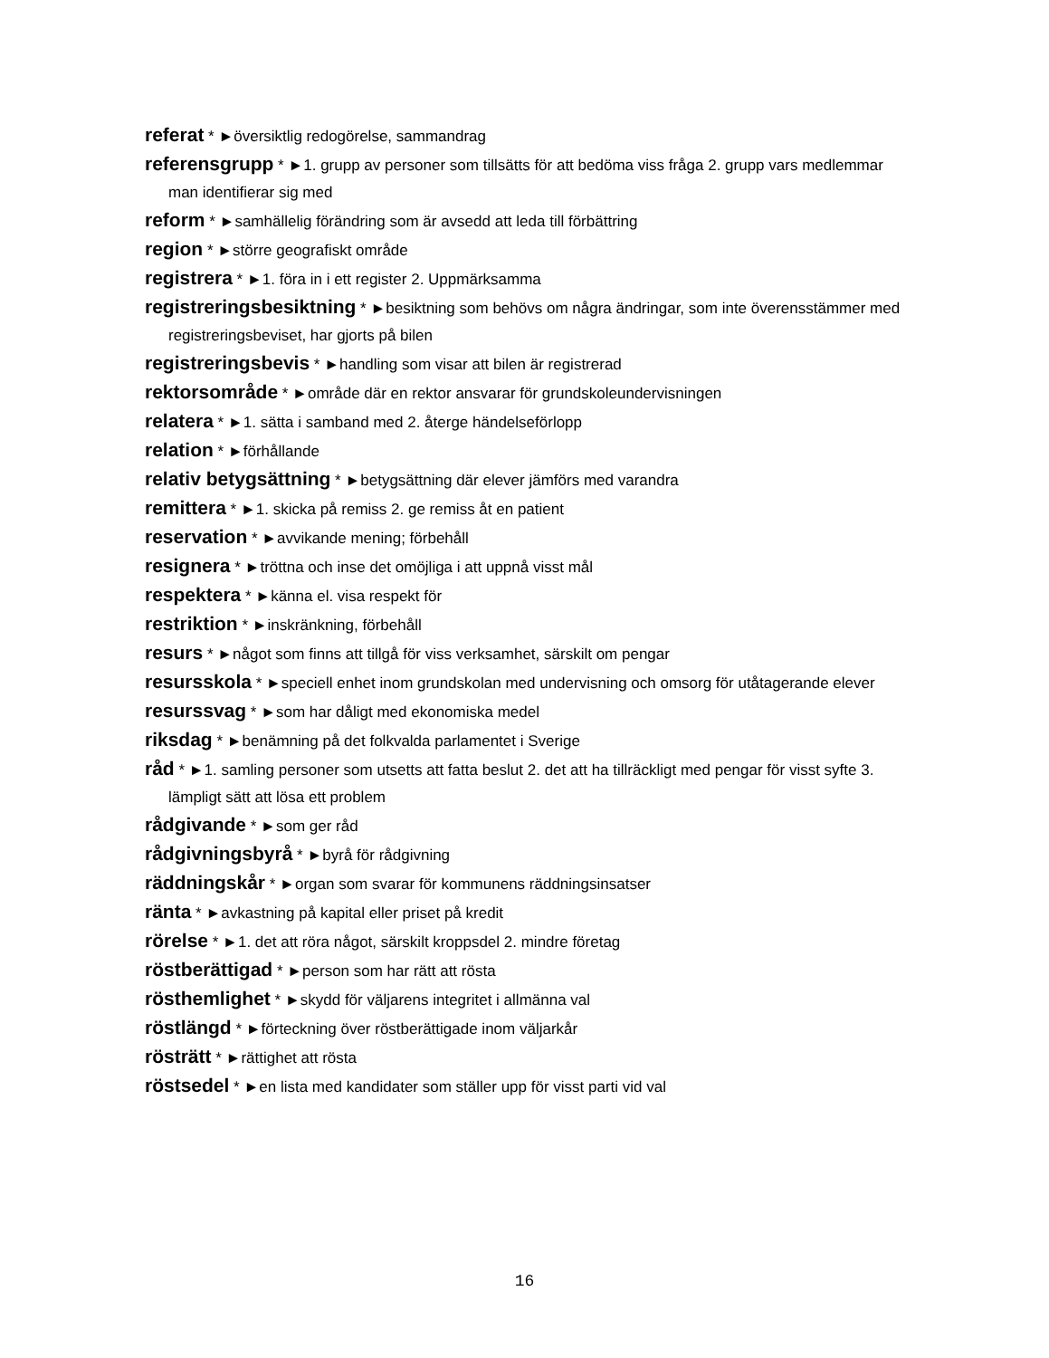referat * ►översiktlig redogörelse, sammandrag
referensgrupp * ►1. grupp av personer som tillsätts för att bedöma viss fråga 2. grupp vars medlemmar man identifierar sig med
reform * ►samhällelig förändring som är avsedd att leda till förbättring
region * ►större geografiskt område
registrera * ►1. föra in i ett register 2. Uppmärksamma
registreringsbesiktning * ►besiktning som behövs om några ändringar, som inte överensstämmer med registreringsbeviset, har gjorts på bilen
registreringsbevis * ►handling som visar att bilen är registrerad
rektorsområde * ►område där en rektor ansvarar för grundskoleundervisningen
relatera * ►1. sätta i samband med 2. återge händelseförlopp
relation * ►förhållande
relativ betygsättning * ►betygsättning där elever jämförs med varandra
remittera * ►1. skicka på remiss 2. ge remiss åt en patient
reservation * ►avvikande mening; förbehåll
resignera * ►tröttna och inse det omöjliga i att uppnå visst mål
respektera * ►känna el. visa respekt för
restriktion * ►inskränkning, förbehåll
resurs * ►något som finns att tillgå för viss verksamhet, särskilt om pengar
resursskola * ►speciell enhet inom grundskolan med undervisning och omsorg för utåtagerande elever
resurssvag * ►som har dåligt med ekonomiska medel
riksdag * ►benämning på det folkvalda parlamentet i Sverige
råd * ►1. samling personer som utsetts att fatta beslut 2. det att ha tillräckligt med pengar för visst syfte 3. lämpligt sätt att lösa ett problem
rådgivande * ►som ger råd
rådgivningsbyrå * ►byrå för rådgivning
räddningskår * ►organ som svarar för kommunens räddningsinsatser
ränta * ►avkastning på kapital eller priset på kredit
rörelse * ►1. det att röra något, särskilt kroppsdel 2. mindre företag
röstberättigad * ►person som har rätt att rösta
rösthemlighet * ►skydd för väljarens integritet i allmänna val
röstlängd * ►förteckning över röstberättigade inom väljarkår
rösträtt * ►rättighet att rösta
röstsedel * ►en lista med kandidater som ställer upp för visst parti vid val
16